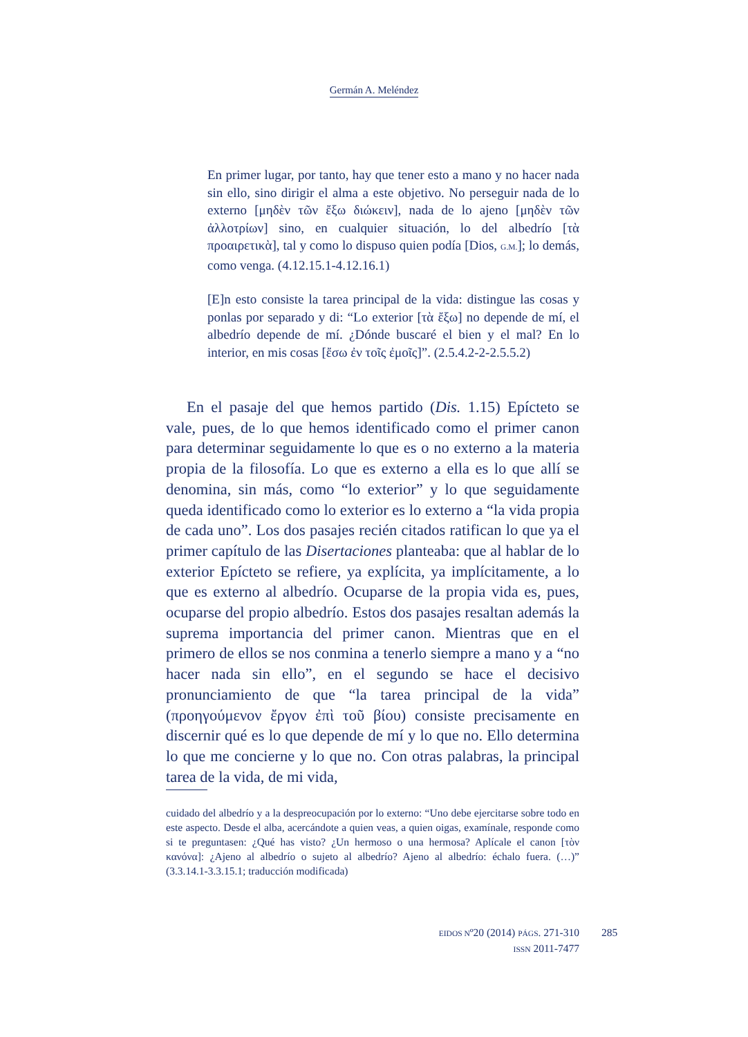Germán A. Meléndez
En primer lugar, por tanto, hay que tener esto a mano y no hacer nada sin ello, sino dirigir el alma a este objetivo. No perseguir nada de lo externo [μηδὲν τῶν ἔξω διώκειν], nada de lo ajeno [μηδὲν τῶν ἀλλοτρίων] sino, en cualquier situación, lo del albedrío [τὰ προαιρετικὰ], tal y como lo dispuso quien podía [Dios, G.M.]; lo demás, como venga. (4.12.15.1-4.12.16.1)
[E]n esto consiste la tarea principal de la vida: distingue las cosas y ponlas por separado y di: “Lo exterior [τὰ ἔξω] no depende de mí, el albedrío depende de mí. ¿Dónde buscaré el bien y el mal? En lo interior, en mis cosas [ἔσω ἐν τοῖς ἐμοῖς]”. (2.5.4.2-2-2.5.5.2)
En el pasaje del que hemos partido (Dis. 1.15) Epícteto se vale, pues, de lo que hemos identificado como el primer canon para determinar seguidamente lo que es o no externo a la materia propia de la filosofía. Lo que es externo a ella es lo que allí se denomina, sin más, como “lo exterior” y lo que seguidamente queda identificado como lo exterior es lo externo a “la vida propia de cada uno”. Los dos pasajes recién citados ratifican lo que ya el primer capítulo de las Disertaciones planteaba: que al hablar de lo exterior Epícteto se refiere, ya explícita, ya implícitamente, a lo que es externo al albedrío. Ocuparse de la propia vida es, pues, ocuparse del propio albedrío. Estos dos pasajes resaltan además la suprema importancia del primer canon. Mientras que en el primero de ellos se nos conmina a tenerlo siempre a mano y a “no hacer nada sin ello”, en el segundo se hace el decisivo pronunciamiento de que “la tarea principal de la vida” (προηγούμενον ἔργον ἐπὶ τοῦ βίου) consiste precisamente en discernir qué es lo que depende de mí y lo que no. Ello determina lo que me concierne y lo que no. Con otras palabras, la principal tarea de la vida, de mi vida,
cuidado del albedrío y a la despreocupación por lo externo: “Uno debe ejercitarse sobre todo en este aspecto. Desde el alba, acercándote a quien veas, a quien oigas, examínale, responde como si te preguntasen: ¿Qué has visto? ¿Un hermoso o una hermosa? Aplícale el canon [τὸν κανόνα]: ¿Ajeno al albedrío o sujeto al albedrío? Ajeno al albedrío: échalo fuera. (…)” (3.3.14.1-3.3.15.1; traducción modificada)
EIDOS Nº20 (2014) PÁGS. 271-310
ISSN 2011-7477
285